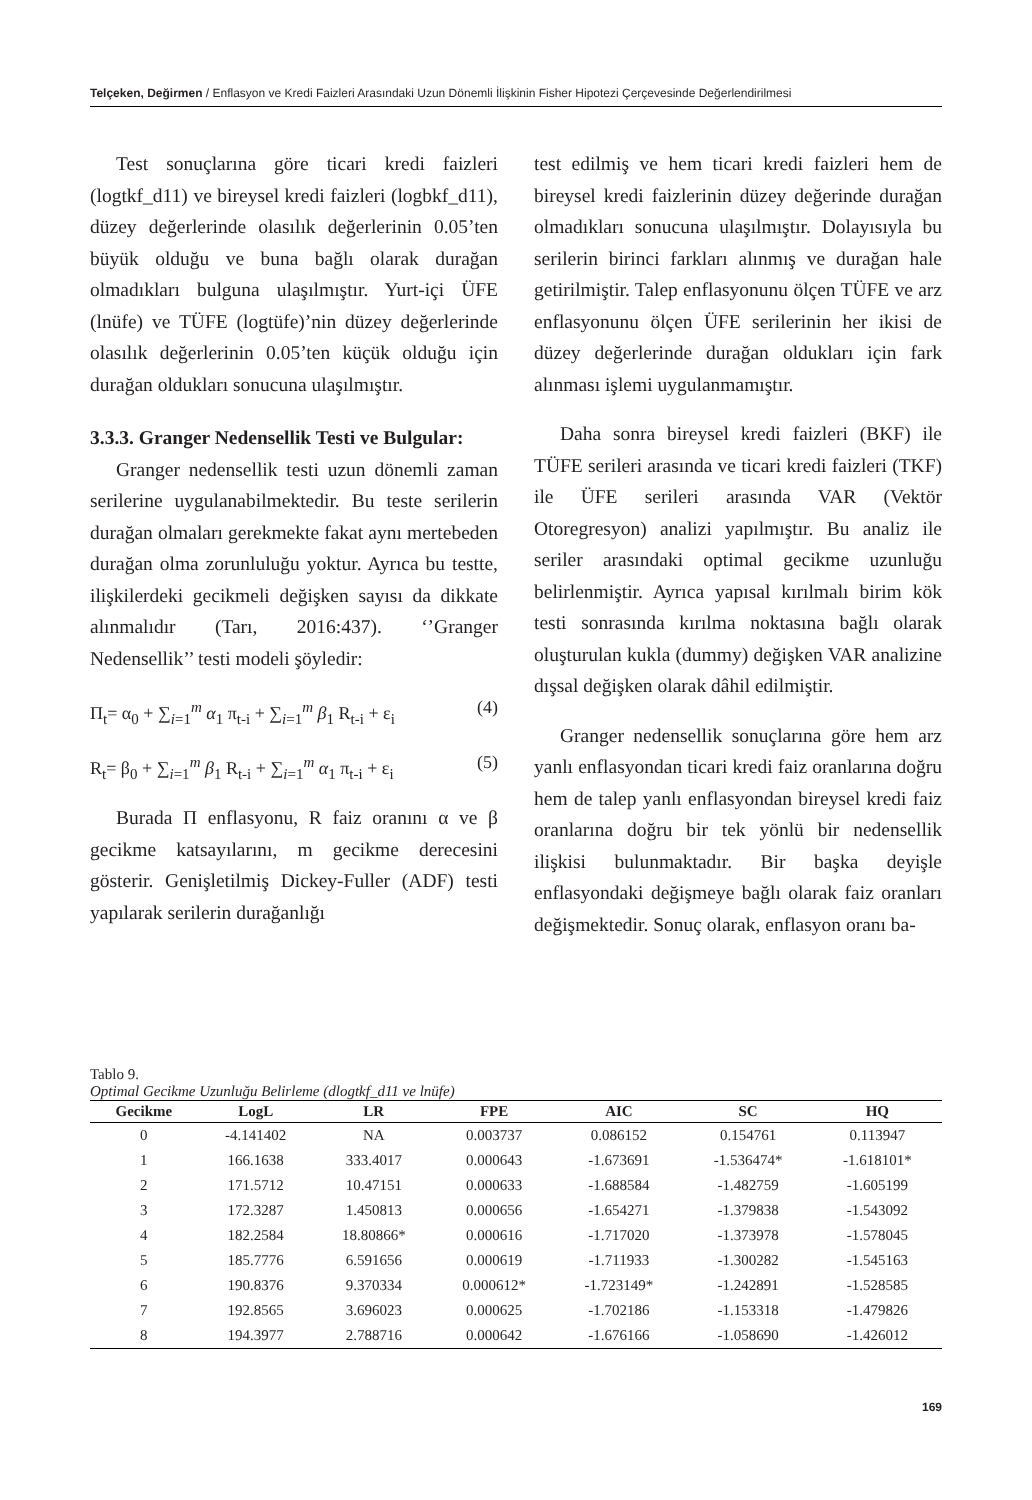Telçeken, Değirmen / Enflasyon ve Kredi Faizleri Arasındaki Uzun Dönemli İlişkinin Fisher Hipotezi Çerçevesinde Değerlendirilmesi
Test sonuçlarına göre ticari kredi faizleri (logtkf_d11) ve bireysel kredi faizleri (logbkf_d11), düzey değerlerinde olasılık değerlerinin 0.05’ten büyük olduğu ve buna bağlı olarak durağan olmadıkları bulguna ulaşılmıştır. Yurt-içi ÜFE (lnüfe) ve TÜFE (logtüfe)’nin düzey değerlerinde olasılık değerlerinin 0.05’ten küçük olduğu için durağan oldukları sonucuna ulaşılmıştır.
3.3.3. Granger Nedensellik Testi ve Bulgular:
Granger nedensellik testi uzun dönemli zaman serilerine uygulanabilmektedir. Bu teste serilerin durağan olmaları gerekmekte fakat aynı mertebeden durağan olma zorunluluğu yoktur. Ayrıca bu testte, ilişkilerdeki gecikmeli değişken sayısı da dikkate alınmalıdır (Tarı, 2016:437). ‘’Granger Nedensellik’’ testi modeli şöyledir:
Π<sub>t</sub>= α<sub>0</sub> + ∑<sub>i=1</sub><sup>m</sup> α<sub>1</sub> π<sub>t-i</sub> + ∑<sub>i=1</sub><sup>m</sup> β<sub>1</sub> R<sub>t-i</sub> + ε<sub>i</sub> (4)
R<sub>t</sub>= β<sub>0</sub> + ∑<sub>i=1</sub><sup>m</sup> β<sub>1</sub> R<sub>t-i</sub> + ∑<sub>i=1</sub><sup>m</sup> α<sub>1</sub> π<sub>t-i</sub> + ε<sub>i</sub> (5)
Burada Π enflasyonu, R faiz oranını α ve β gecikme katsayılarını, m gecikme derecesini gösterir. Genişletilmiş Dickey-Fuller (ADF) testi yapılarak serilerin durağanlığı
test edilmiş ve hem ticari kredi faizleri hem de bireysel kredi faizlerinin düzey değerinde durağan olmadıkları sonucuna ulaşılmıştır. Dolayısıyla bu serilerin birinci farkları alınmış ve durağan hale getirilmiştir. Talep enflasyonunu ölçen TÜFE ve arz enflasyonunu ölçen ÜFE serilerinin her ikisi de düzey değerlerinde durağan oldukları için fark alınması işlemi uygulanmamıştır.
Daha sonra bireysel kredi faizleri (BKF) ile TÜFE serileri arasında ve ticari kredi faizleri (TKF) ile ÜFE serileri arasında VAR (Vektör Otoregresyon) analizi yapılmıştır. Bu analiz ile seriler arasındaki optimal gecikme uzunluğu belirlenmiştir. Ayrıca yapısal kırılmalı birim kök testi sonrasında kırılma noktasına bağlı olarak oluşturulan kukla (dummy) değişken VAR analizine dışsal değişken olarak dâhil edilmiştir.
Granger nedensellik sonuçlarına göre hem arz yanlı enflasyondan ticari kredi faiz oranlarına doğru hem de talep yanlı enflasyondan bireysel kredi faiz oranlarına doğru bir tek yönlü bir nedensellik ilişkisi bulunmaktadır. Bir başka deyişle enflasyondaki değişmeye bağlı olarak faiz oranları değişmektedir. Sonuç olarak, enflasyon oranı ba-
Tablo 9.
Optimal Gecikme Uzunluğu Belirleme (dlogtkf_d11 ve lnüfe)
| Gecikme | LogL | LR | FPE | AIC | SC | HQ |
| --- | --- | --- | --- | --- | --- | --- |
| 0 | -4.141402 | NA | 0.003737 | 0.086152 | 0.154761 | 0.113947 |
| 1 | 166.1638 | 333.4017 | 0.000643 | -1.673691 | -1.536474* | -1.618101* |
| 2 | 171.5712 | 10.47151 | 0.000633 | -1.688584 | -1.482759 | -1.605199 |
| 3 | 172.3287 | 1.450813 | 0.000656 | -1.654271 | -1.379838 | -1.543092 |
| 4 | 182.2584 | 18.80866* | 0.000616 | -1.717020 | -1.373978 | -1.578045 |
| 5 | 185.7776 | 6.591656 | 0.000619 | -1.711933 | -1.300282 | -1.545163 |
| 6 | 190.8376 | 9.370334 | 0.000612* | -1.723149* | -1.242891 | -1.528585 |
| 7 | 192.8565 | 3.696023 | 0.000625 | -1.702186 | -1.153318 | -1.479826 |
| 8 | 194.3977 | 2.788716 | 0.000642 | -1.676166 | -1.058690 | -1.426012 |
169